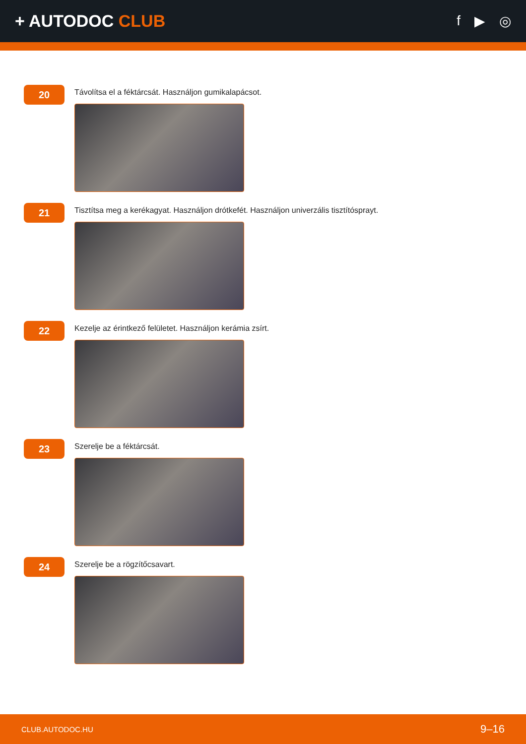+ AUTODOC CLUB
f ▶ ◎
20
Távolítsa el a féktárcsát. Használjon gumikalapácsot.
21
Tisztítsa meg a kerékagyat. Használjon drótkefét. Használjon univerzális tisztítósprayt.
22
Kezelje az érintkező felületet. Használjon kerámia zsírt.
23
Szerelje be a féktárcsát.
24
Szerelje be a rögzítőcsavart.
CLUB.AUTODOC.HU 9–16